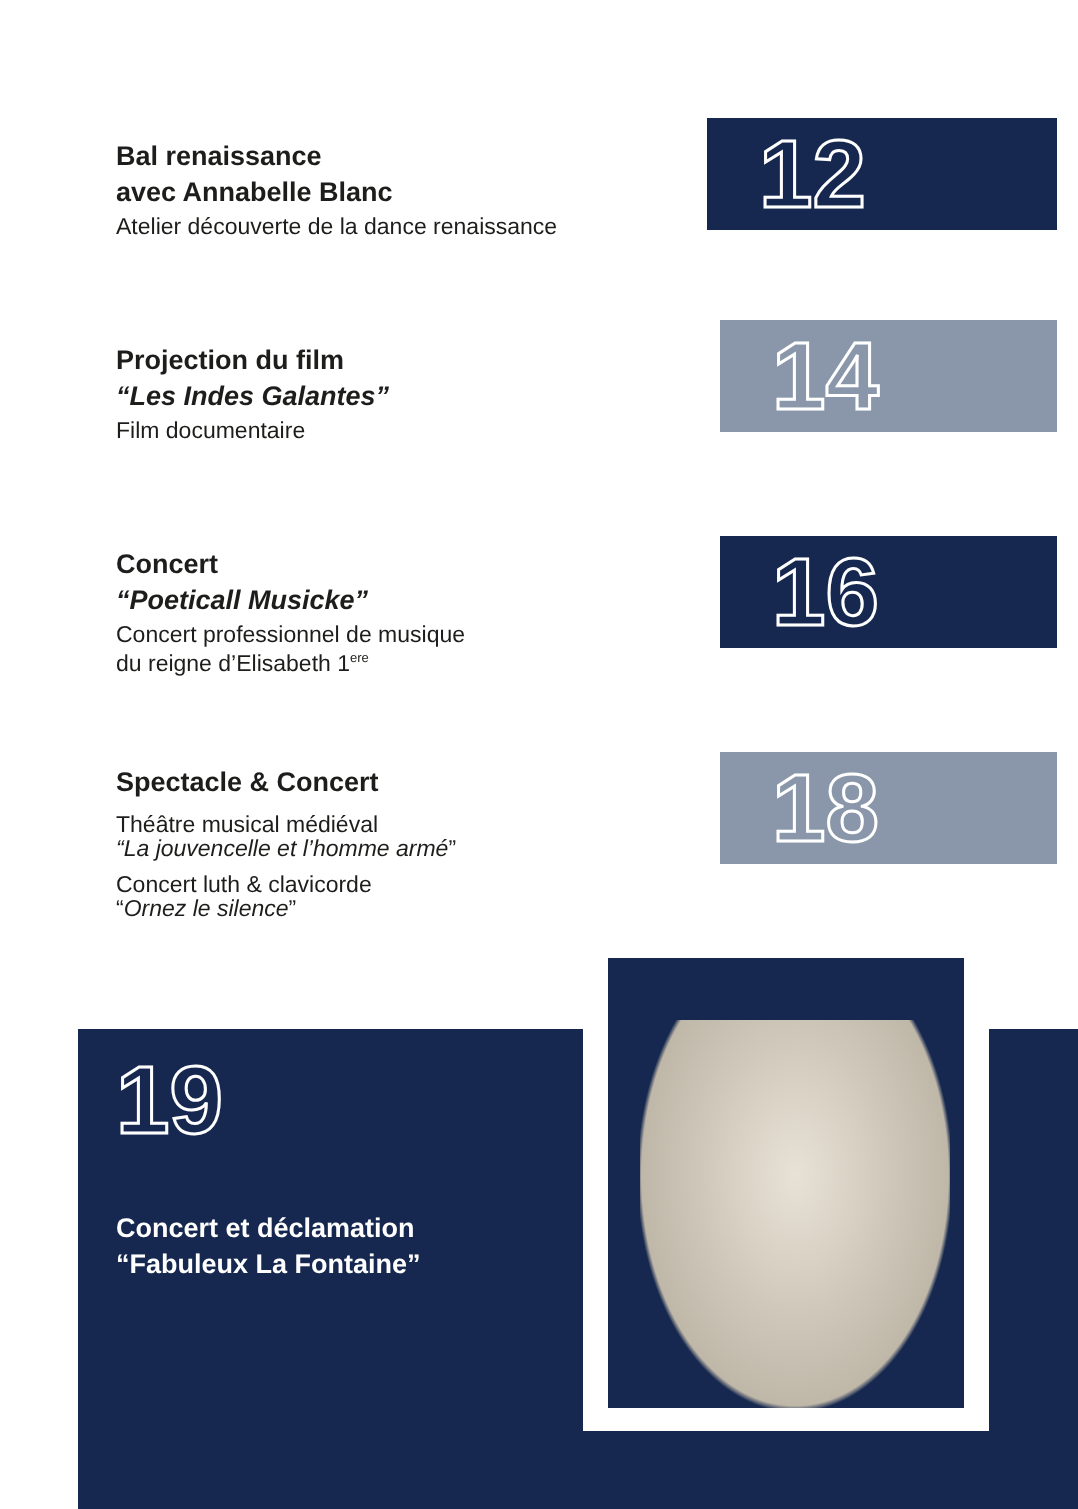Bal renaissance
avec Annabelle Blanc
Atelier découverte de la dance renaissance
12
Projection du film
“Les Indes Galantes”
Film documentaire
14
Concert
“Poeticall Musicke”
Concert professionnel de musique
du reigne d’Elisabeth 1<sup>ere</sup>
16
Spectacle & Concert
Théâtre musical médiéval
“La jouvencelle et l’homme armé”
Concert luth & clavicorde
“Ornez le silence”
18
19
Concert et déclamation
“Fabuleux La Fontaine”